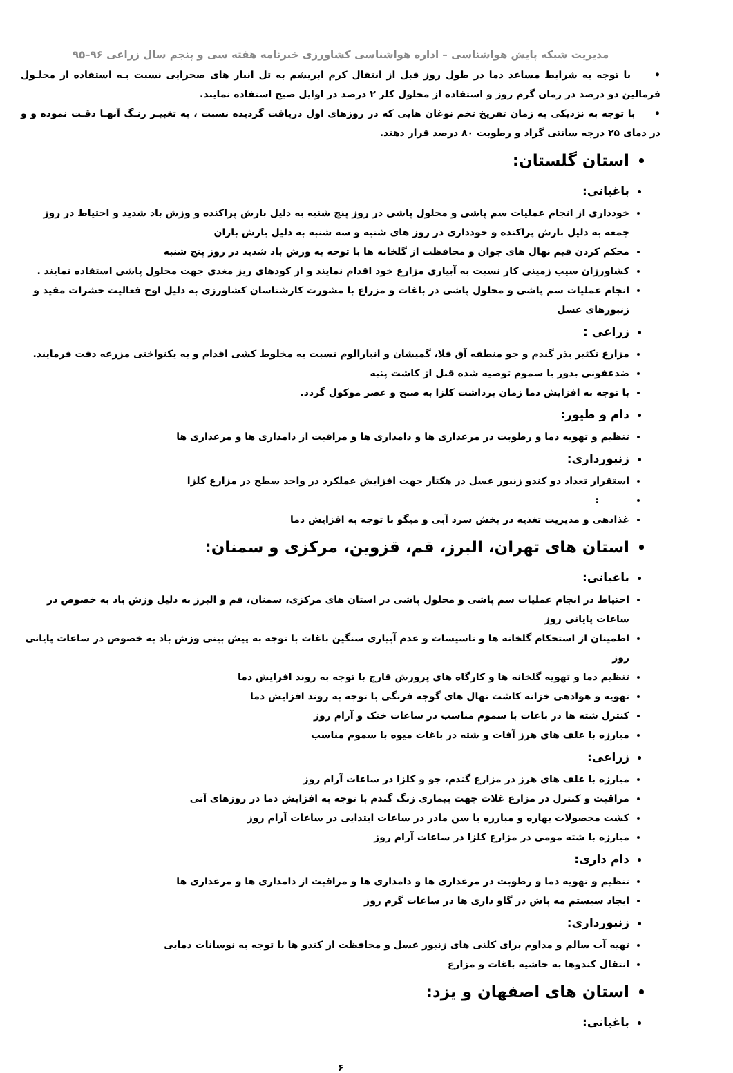مدیریت شبکه پایش هواشناسی – اداره هواشناسی کشاورزی خبرنامه هفته سی و پنجم سال زراعی ۹۶–۹۵
• با توجه به شرایط مساعد دما در طول روز قبل از انتقال کرم ابریشم به تل انبار های صحرایی نسبت بـه استفاده از محلـول فرمالین دو درصد در زمان گرم روز و استفاده از محلول کلر ۲ درصد در اوایل صبح استفاده نمایند.
• با توجه به نزدیکی به زمان تفریخ تخم نوغان هایی که در روزهای اول دریافت گردیده نسبت ، به تغییـر رنـگ آنهـا دقـت نموده و و در دمای ۲۵ درجه سانتی گراد و رطوبت ۸۰ درصد قرار دهند.
استان گلستان:
باغبانی:
خودداری از انجام عملیات سم پاشی و محلول پاشی در روز پنج شنبه به دلیل بارش پراکنده و وزش باد شدید و احتیاط در روز جمعه به دلیل بارش پراکنده و خودداری در روز های شنبه و سه شنبه به دلیل بارش باران
محکم کردن قیم نهال های جوان و محافظت از گلخانه ها با توجه به وزش باد شدید در روز پنج شنبه
کشاورزان سیب زمینی کار نسبت به آبیاری مزارع خود اقدام نمایند و از کودهای ریز مغذی جهت محلول پاشی استفاده نمایند .
انجام عملیات سم پاشی و محلول پاشی در باغات و مزراع با مشورت کارشناسان کشاورزی به دلیل اوج فعالیت حشرات مفید و زنبورهای عسل
زراعی :
مزارع تکثیر بذر گندم و جو منطقه آق قلا، گمیشان و انبارالوم نسبت به مخلوط کشی اقدام و به یکنواختی مزرعه دقت فرمایند.
ضدعفونی بذور با سموم توصیه شده قبل از کاشت پنبه
با توجه به افزایش دما زمان برداشت کلزا به صبح و عصر موکول گردد.
دام و طیور:
تنظیم و تهویه دما و رطوبت در مرغداری ها و دامداری ها و مراقبت از دامداری ها و مرغداری ها
زنبورداری:
استقرار تعداد دو کندو زنبور عسل در هکتار جهت افزایش عملکرد در واحد سطح در مزارع کلزا
:
غذادهی و مدیریت تغذیه در بخش سرد آبی و میگو با توجه به افزایش دما
استان های تهران، البرز، قم، قزوین، مرکزی و سمنان:
باغبانی:
احتیاط در انجام عملیات سم پاشی و محلول پاشی در استان های مرکزی، سمنان، قم و البرز به دلیل وزش باد به خصوص در ساعات پایانی روز
اطمینان از استحکام گلخانه ها و تاسیسات و عدم آبیاری سنگین باغات با توجه به پیش بینی وزش باد به خصوص در ساعات پایانی روز
تنظیم دما و تهویه گلخانه ها و کارگاه های پرورش قارچ با توجه به روند افزایش دما
تهویه و هوادهی خزانه کاشت نهال های گوجه فرنگی با توجه به روند افزایش دما
کنترل شته ها در باغات با سموم مناسب در ساعات خنک و آرام روز
مبارزه با علف های هرز آفات و شته در باغات میوه با سموم مناسب
زراعی:
مبارزه با علف های هرز در مزارع گندم، جو و کلزا در ساعات آرام روز
مراقبت و کنترل در مزارع غلات جهت بیماری زنگ گندم با توجه به افزایش دما در روزهای آتی
کشت محصولات بهاره و مبارزه با سن مادر در ساعات ابتدایی در ساعات آرام روز
مبارزه با شته مومی در مزارع کلزا در ساعات آرام روز
دام داری:
تنظیم و تهویه دما و رطوبت در مرغداری ها و دامداری ها و مراقبت از دامداری ها و مرغداری ها
ایجاد سیستم مه پاش در گاو داری ها در ساعات گرم روز
زنبورداری:
تهیه آب سالم و مداوم برای کلنی های زنبور عسل و محافظت از کندو ها با توجه به نوسانات دمایی
انتقال کندوها به حاشیه باغات و مزارع
استان های اصفهان و یزد:
باغبانی:
۶